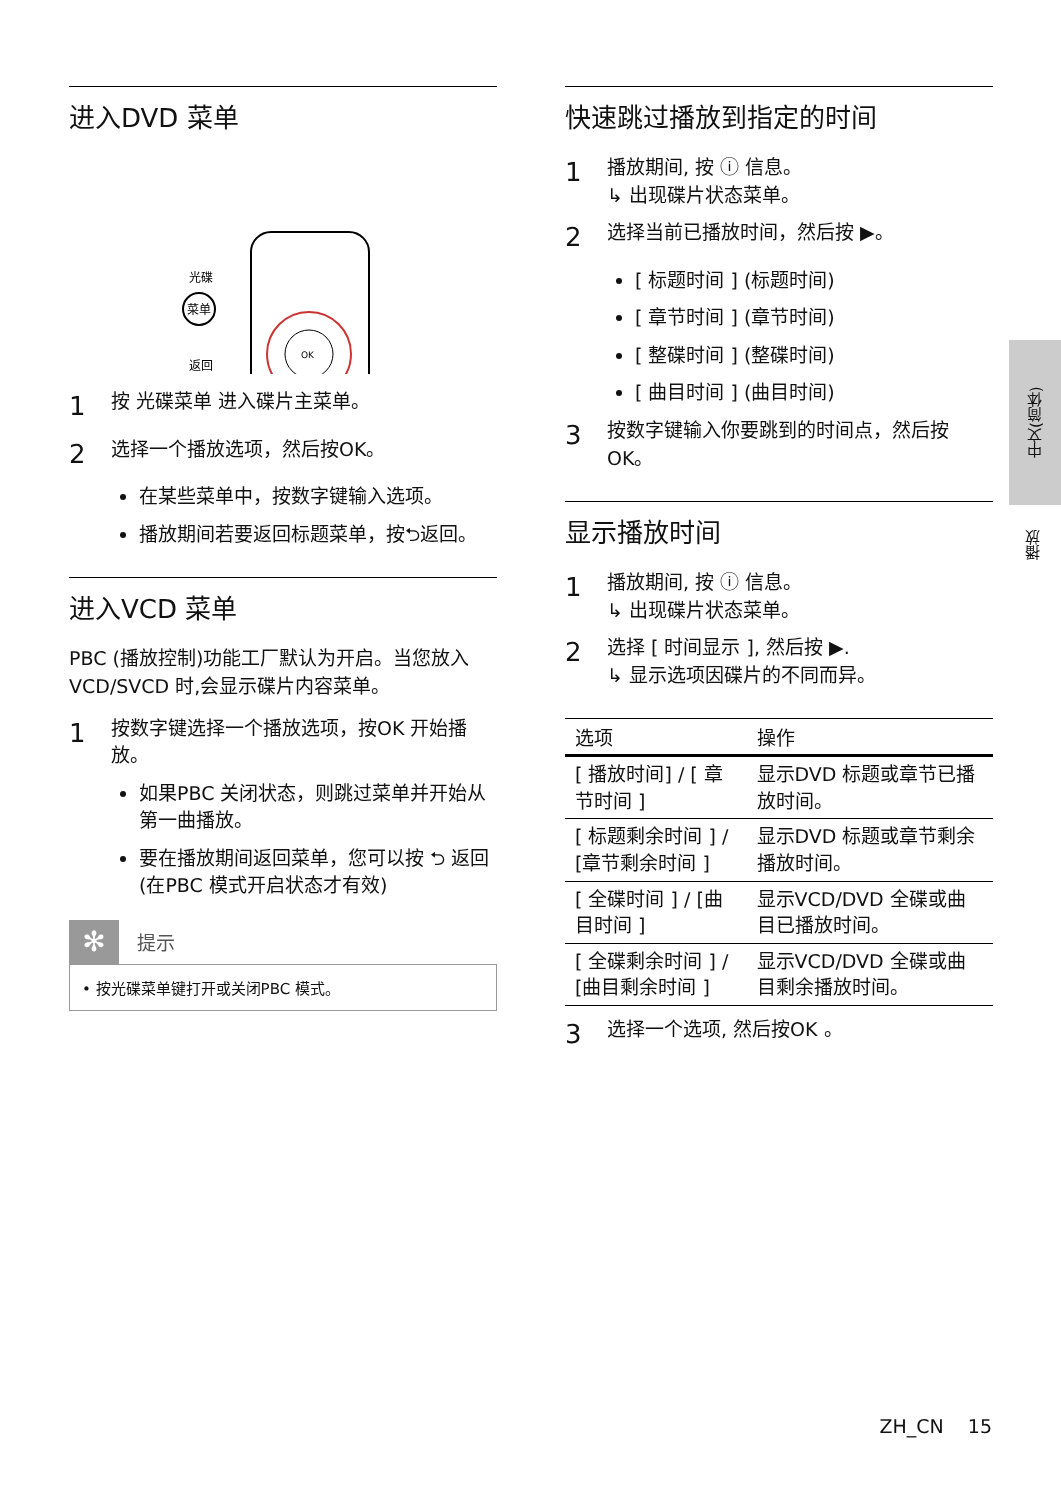进入DVD 菜单
光碟
菜单
返回
OK
1 按 光碟菜单 进入碟片主菜单。
2 选择一个播放选项，然后按OK。
在某些菜单中，按数字键输入选项。
播放期间若要返回标题菜单，按⮌返回。
进入VCD 菜单
PBC (播放控制)功能工厂默认为开启。当您放入VCD/SVCD 时,会显示碟片内容菜单。
1 按数字键选择一个播放选项，按OK 开始播放。
如果PBC 关闭状态，则跳过菜单并开始从第一曲播放。
要在播放期间返回菜单，您可以按 ⮌ 返回 (在PBC 模式开启状态才有效)
✻ 提示
• 按光碟菜单键打开或关闭PBC 模式。
快速跳过播放到指定的时间
1 播放期间, 按 ⓘ 信息。
↳ 出现碟片状态菜单。
2 选择当前已播放时间，然后按 ▶。
[ 标题时间 ] (标题时间)
[ 章节时间 ] (章节时间)
[ 整碟时间 ] (整碟时间)
[ 曲目时间 ] (曲目时间)
3 按数字键输入你要跳到的时间点，然后按OK。
显示播放时间
1 播放期间, 按 ⓘ 信息。
↳ 出现碟片状态菜单。
2 选择 [ 时间显示 ], 然后按 ▶.
↳ 显示选项因碟片的不同而异。
| 选项 | 操作 |
| --- | --- |
| [ 播放时间] / [ 章节时间 ] | 显示DVD 标题或章节已播放时间。 |
| [ 标题剩余时间 ] / [章节剩余时间 ] | 显示DVD 标题或章节剩余播放时间。 |
| [ 全碟时间 ] / [曲目时间 ] | 显示VCD/DVD 全碟或曲目已播放时间。 |
| [ 全碟剩余时间 ] / [曲目剩余时间 ] | 显示VCD/DVD 全碟或曲目剩余播放时间。 |
3 选择一个选项, 然后按OK 。
中文(简体)
播放
ZH_CN 15